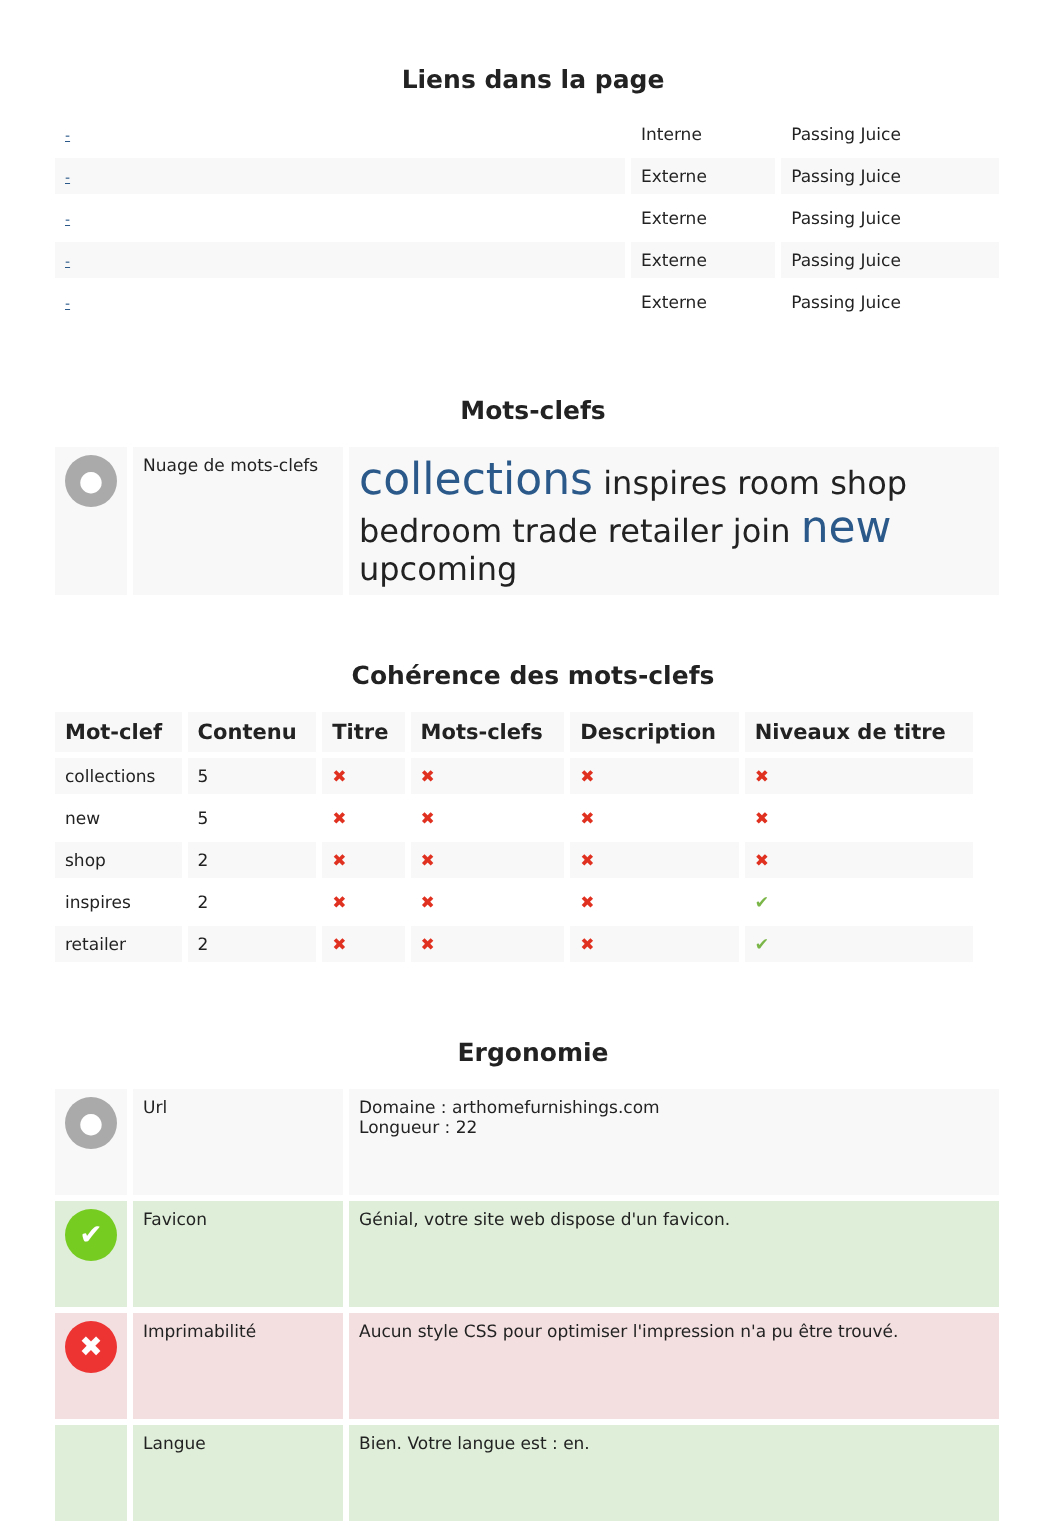Liens dans la page
| - | Interne | Passing Juice |
| - | Externe | Passing Juice |
| - | Externe | Passing Juice |
| - | Externe | Passing Juice |
| - | Externe | Passing Juice |
Mots-clefs
| ● | Nuage de mots-clefs | collections inspires room shop bedroom trade retailer join new upcoming |
Cohérence des mots-clefs
| Mot-clef | Contenu | Titre | Mots-clefs | Description | Niveaux de titre |
| --- | --- | --- | --- | --- | --- |
| collections | 5 | ✖ | ✖ | ✖ | ✖ |
| new | 5 | ✖ | ✖ | ✖ | ✖ |
| shop | 2 | ✖ | ✖ | ✖ | ✖ |
| inspires | 2 | ✖ | ✖ | ✖ | ✔ |
| retailer | 2 | ✖ | ✖ | ✖ | ✔ |
Ergonomie
| ● | Url | Domaine : arthomefurnishings.com Longueur : 22 |
| ✔ | Favicon | Génial, votre site web dispose d'un favicon. |
| ✖ | Imprimabilité | Aucun style CSS pour optimiser l'impression n'a pu être trouvé. |
| | Langue | Bien. Votre langue est : en. |